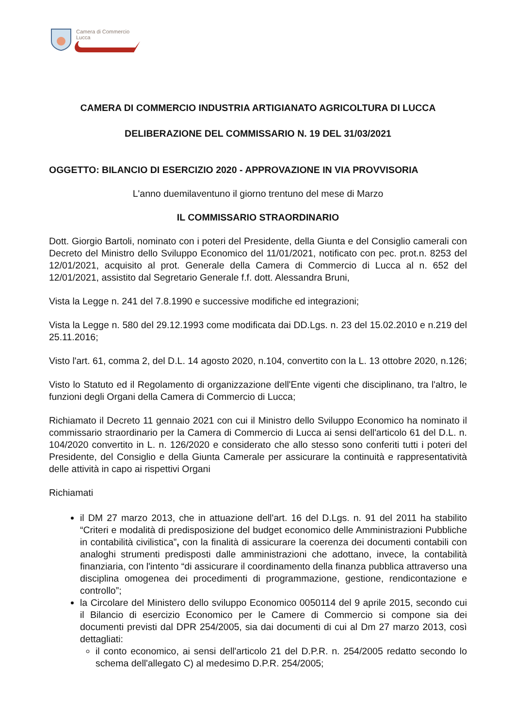Camera di Commercio
Lucca
CAMERA DI COMMERCIO INDUSTRIA ARTIGIANATO AGRICOLTURA DI LUCCA
DELIBERAZIONE DEL COMMISSARIO N. 19 DEL 31/03/2021
OGGETTO: BILANCIO DI ESERCIZIO 2020 - APPROVAZIONE IN VIA PROVVISORIA
L'anno duemilaventuno il giorno trentuno del mese di Marzo
IL COMMISSARIO STRAORDINARIO
Dott. Giorgio Bartoli, nominato con i poteri del Presidente, della Giunta e del Consiglio camerali con Decreto del Ministro dello Sviluppo Economico del 11/01/2021, notificato con pec. prot.n. 8253 del 12/01/2021, acquisito al prot. Generale della Camera di Commercio di Lucca al n. 652 del 12/01/2021, assistito dal Segretario Generale f.f. dott. Alessandra Bruni,
Vista la Legge n. 241 del 7.8.1990 e successive modifiche ed integrazioni;
Vista la Legge n. 580 del 29.12.1993 come modificata dai DD.Lgs. n. 23 del 15.02.2010 e n.219 del 25.11.2016;
Visto l'art. 61, comma 2, del D.L. 14 agosto 2020, n.104, convertito con la L. 13 ottobre 2020, n.126;
Visto lo Statuto ed il Regolamento di organizzazione dell'Ente vigenti che disciplinano, tra l'altro, le funzioni degli Organi della Camera di Commercio di Lucca;
Richiamato il Decreto 11 gennaio 2021 con cui il Ministro dello Sviluppo Economico ha nominato il commissario straordinario per la Camera di Commercio di Lucca ai sensi dell'articolo 61 del D.L. n. 104/2020 convertito in L. n. 126/2020 e considerato che allo stesso sono conferiti tutti i poteri del Presidente, del Consiglio e della Giunta Camerale per assicurare la continuità e rappresentatività delle attività in capo ai rispettivi Organi
Richiamati
il DM 27 marzo 2013, che in attuazione dell'art. 16 del D.Lgs. n. 91 del 2011 ha stabilito “Criteri e modalità di predisposizione del budget economico delle Amministrazioni Pubbliche in contabilità civilistica”, con la finalità di assicurare la coerenza dei documenti contabili con analoghi strumenti predisposti dalle amministrazioni che adottano, invece, la contabilità finanziaria, con l'intento “di assicurare il coordinamento della finanza pubblica attraverso una disciplina omogenea dei procedimenti di programmazione, gestione, rendicontazione e controllo”;
la Circolare del Ministero dello sviluppo Economico 0050114 del 9 aprile 2015, secondo cui il Bilancio di esercizio Economico per le Camere di Commercio si compone sia dei documenti previsti dal DPR 254/2005, sia dai documenti di cui al Dm 27 marzo 2013, così dettagliati:
il conto economico, ai sensi dell'articolo 21 del D.P.R. n. 254/2005 redatto secondo lo schema dell'allegato C) al medesimo D.P.R. 254/2005;